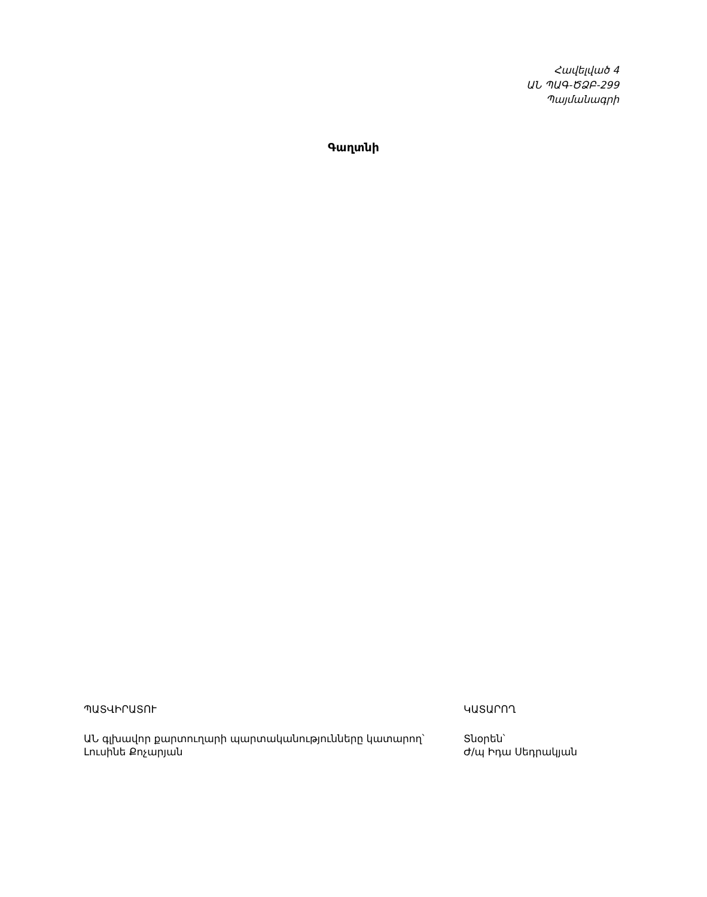Հավելված 4
ԱՆ ՊԱԳ-ԾՁԲ-299
Պայմանագրի
Գաղտնի
ՊԱՏՎԻՐԱՏՈՒ
ԱՆ գլխավոր քարտուղարի պարտականությունները կատարող՝
Լուսինե Քոչարյան
ԿԱՏԱՐՈՂ
Տնօրեն՝
Ժ/պ Իդա Սեդրակյան